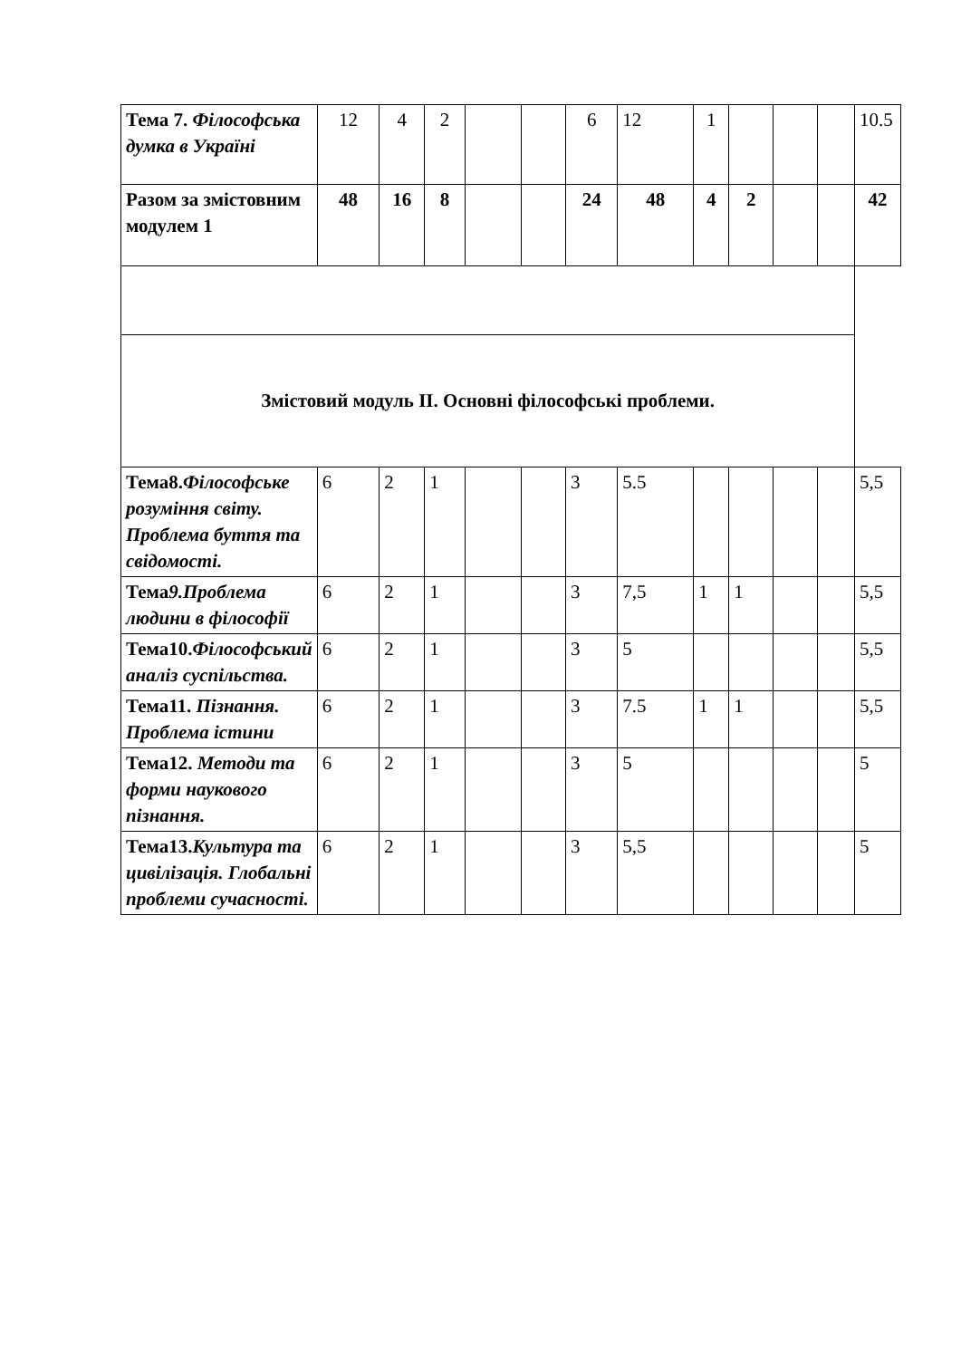| Тема 7. Філософська думка в Україні | 12 | 4 | 2 | | | 6 | 12 | 1 | | | | 10.5 |
| Разом за змістовним модулем 1 | 48 | 16 | 8 | | | 24 | 48 | 4 | 2 | | | 42 |
| Змістовий модуль ІІ. Основні філософські проблеми. | | | | | | | | | | | | |
| Тема8. Філософське розуміння світу. Проблема буття та свідомості. | 6 | 2 | 1 | | | 3 | 5.5 | | | | | 5,5 |
| Тема 9.Проблема людини в філософії | 6 | 2 | 1 | | | 3 | 7,5 | 1 | 1 | | | 5,5 |
| Тема10. Філософський аналіз суспільства. | 6 | 2 | 1 | | | 3 | 5 | | | | | 5,5 |
| Тема11. Пізнання. Проблема істини | 6 | 2 | 1 | | | 3 | 7.5 | 1 | 1 | | | 5,5 |
| Тема12. Методи та форми наукового пізнання. | 6 | 2 | 1 | | | 3 | 5 | | | | | 5 |
| Тема13. Культура та цивілізація. Глобальні проблеми сучасності. | 6 | 2 | 1 | | | 3 | 5,5 | | | | | 5 |